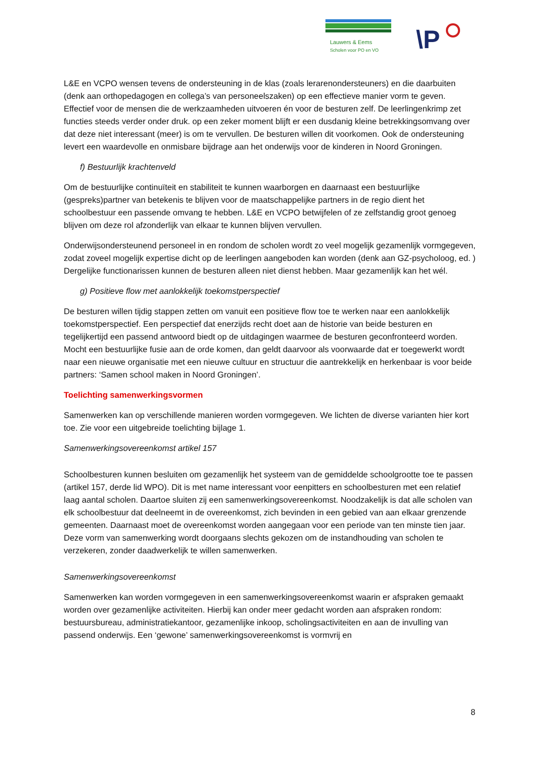Lauwers & Eems
Scholen voor PO en VO
\P
L&E en VCPO wensen tevens de ondersteuning in de klas (zoals lerarenondersteuners) en die daarbuiten (denk aan orthopedagogen en collega’s van personeelszaken) op een effectieve manier vorm te geven. Effectief voor de mensen die de werkzaamheden uitvoeren én voor de besturen zelf. De leerlingenkrimp zet functies steeds verder onder druk. op een zeker moment blijft er een dusdanig kleine betrekkingsomvang over dat deze niet interessant (meer) is om te vervullen. De besturen willen dit voorkomen. Ook de ondersteuning levert een waardevolle en onmisbare bijdrage aan het onderwijs voor de kinderen in Noord Groningen.
f) Bestuurlijk krachtenveld
Om de bestuurlijke continuïteit en stabiliteit te kunnen waarborgen en daarnaast een bestuurlijke (gespreks)partner van betekenis te blijven voor de maatschappelijke partners in de regio dient het schoolbestuur een passende omvang te hebben. L&E en VCPO betwijfelen of ze zelfstandig groot genoeg blijven om deze rol afzonderlijk van elkaar te kunnen blijven vervullen.
Onderwijsondersteunend personeel in en rondom de scholen wordt zo veel mogelijk gezamenlijk vormgegeven, zodat zoveel mogelijk expertise dicht op de leerlingen aangeboden kan worden (denk aan GZ-psycholoog, ed. ) Dergelijke functionarissen kunnen de besturen alleen niet dienst hebben. Maar gezamenlijk kan het wél.
g) Positieve flow met aanlokkelijk toekomstperspectief
De besturen willen tijdig stappen zetten om vanuit een positieve flow toe te werken naar een aanlokkelijk toekomstperspectief. Een perspectief dat enerzijds recht doet aan de historie van beide besturen en tegelijkertijd een passend antwoord biedt op de uitdagingen waarmee de besturen geconfronteerd worden. Mocht een bestuurlijke fusie aan de orde komen, dan geldt daarvoor als voorwaarde dat er toegewerkt wordt naar een nieuwe organisatie met een nieuwe cultuur en structuur die aantrekkelijk en herkenbaar is voor beide partners: ‘Samen school maken in Noord Groningen’.
Toelichting samenwerkingsvormen
Samenwerken kan op verschillende manieren worden vormgegeven. We lichten de diverse varianten hier kort toe. Zie voor een uitgebreide toelichting bijlage 1.
Samenwerkingsovereenkomst artikel 157
Schoolbesturen kunnen besluiten om gezamenlijk het systeem van de gemiddelde schoolgrootte toe te passen (artikel 157, derde lid WPO). Dit is met name interessant voor eenpitters en schoolbesturen met een relatief laag aantal scholen. Daartoe sluiten zij een samenwerkingsovereenkomst. Noodzakelijk is dat alle scholen van elk schoolbestuur dat deelneemt in de overeenkomst, zich bevinden in een gebied van aan elkaar grenzende gemeenten. Daarnaast moet de overeenkomst worden aangegaan voor een periode van ten minste tien jaar. Deze vorm van samenwerking wordt doorgaans slechts gekozen om de instandhouding van scholen te verzekeren, zonder daadwerkelijk te willen samenwerken.
Samenwerkingsovereenkomst
Samenwerken kan worden vormgegeven in een samenwerkingsovereenkomst waarin er afspraken gemaakt worden over gezamenlijke activiteiten. Hierbij kan onder meer gedacht worden aan afspraken rondom: bestuursbureau, administratiekantoor, gezamenlijke inkoop, scholingsactiviteiten en aan de invulling van passend onderwijs. Een ‘gewone’ samenwerkingsovereenkomst is vormvrij en
8